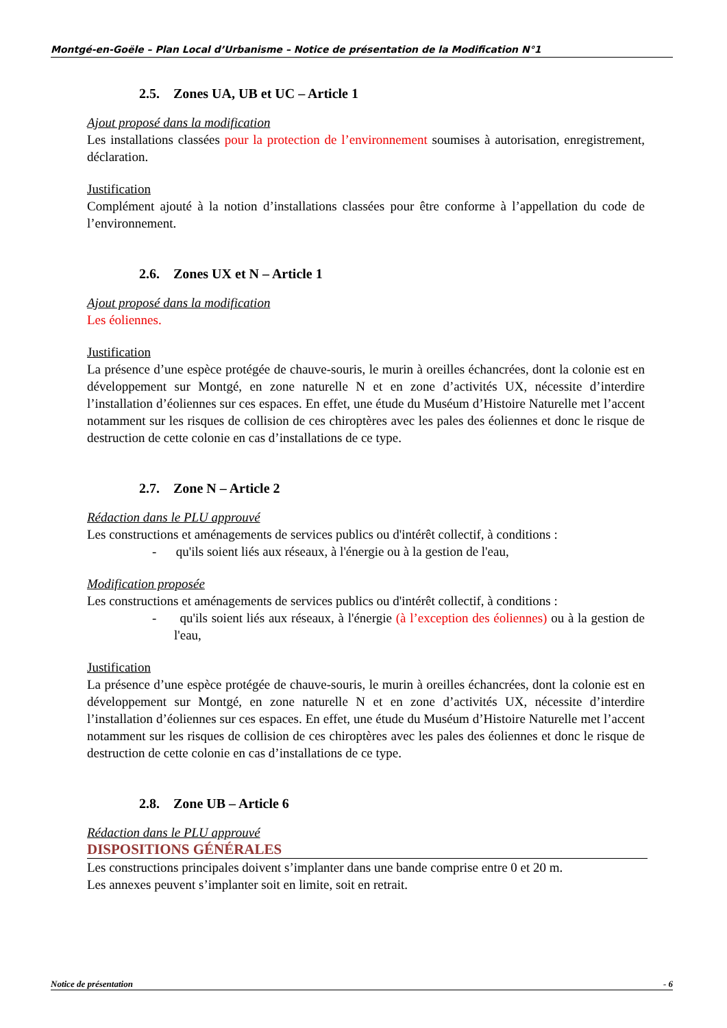Montgé-en-Goële – Plan Local d’Urbanisme – Notice de présentation de la Modification N°1
2.5. Zones UA, UB et UC – Article 1
Ajout proposé dans la modification
Les installations classées pour la protection de l’environnement soumises à autorisation, enregistrement, déclaration.
Justification
Complément ajouté à la notion d’installations classées pour être conforme à l’appellation du code de l’environnement.
2.6. Zones UX et N – Article 1
Ajout proposé dans la modification
Les éoliennes.
Justification
La présence d’une espèce protégée de chauve-souris, le murin à oreilles échancrées, dont la colonie est en développement sur Montgé, en zone naturelle N et en zone d’activités UX, nécessite d’interdire l’installation d’éoliennes sur ces espaces. En effet, une étude du Muséum d’Histoire Naturelle met l’accent notamment sur les risques de collision de ces chiroptères avec les pales des éoliennes et donc le risque de destruction de cette colonie en cas d’installations de ce type.
2.7. Zone N – Article 2
Rédaction dans le PLU approuvé
Les constructions et aménagements de services publics ou d'intérêt collectif, à conditions :
- qu'ils soient liés aux réseaux, à l'énergie ou à la gestion de l'eau,
Modification proposée
Les constructions et aménagements de services publics ou d'intérêt collectif, à conditions :
- qu'ils soient liés aux réseaux, à l'énergie (à l’exception des éoliennes) ou à la gestion de l'eau,
Justification
La présence d’une espèce protégée de chauve-souris, le murin à oreilles échancrées, dont la colonie est en développement sur Montgé, en zone naturelle N et en zone d’activités UX, nécessite d’interdire l’installation d’éoliennes sur ces espaces. En effet, une étude du Muséum d’Histoire Naturelle met l’accent notamment sur les risques de collision de ces chiroptères avec les pales des éoliennes et donc le risque de destruction de cette colonie en cas d’installations de ce type.
2.8. Zone UB – Article 6
Rédaction dans le PLU approuvé
DISPOSITIONS GÉNÉRALES
Les constructions principales doivent s’implanter dans une bande comprise entre 0 et 20 m.
Les annexes peuvent s’implanter soit en limite, soit en retrait.
Notice de présentation - 6